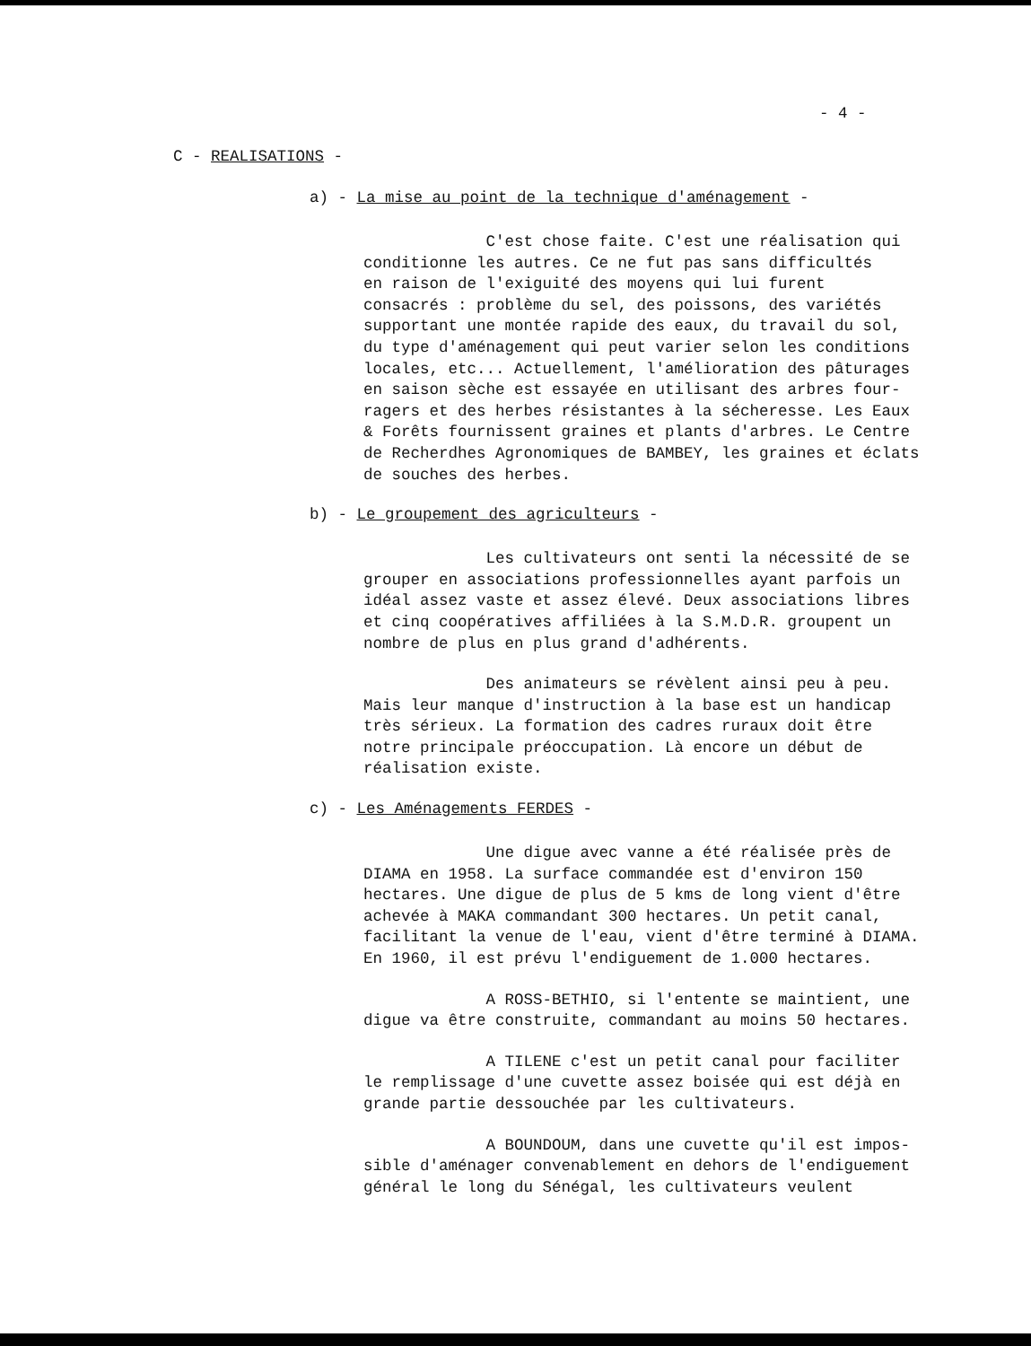- 4 -
C - REALISATIONS -
a) - La mise au point de la technique d'aménagement -
C'est chose faite. C'est une réalisation qui conditionne les autres. Ce ne fut pas sans difficultés en raison de l'exiguité des moyens qui lui furent consacrés : problème du sel, des poissons, des variétés supportant une montée rapide des eaux, du travail du sol, du type d'aménagement qui peut varier selon les conditions locales, etc... Actuellement, l'amélioration des pâturages en saison sèche est essayée en utilisant des arbres four- ragers et des herbes résistantes à la sécheresse. Les Eaux & Forêts fournissent graines et plants d'arbres. Le Centre de Recherdhes Agronomiques de BAMBEY, les graines et éclats de souches des herbes.
b) - Le groupement des agriculteurs -
Les cultivateurs ont senti la nécessité de se grouper en associations professionnelles ayant parfois un idéal assez vaste et assez élevé. Deux associations libres et cinq coopératives affiliées à la S.M.D.R. groupent un nombre de plus en plus grand d'adhérents.
Des animateurs se révèlent ainsi peu à peu. Mais leur manque d'instruction à la base est un handicap très sérieux. La formation des cadres ruraux doit être notre principale préoccupation. Là encore un début de réalisation existe.
c) - Les Aménagements FERDES -
Une digue avec vanne a été réalisée près de DIAMA en 1958. La surface commandée est d'environ 150 hectares. Une digue de plus de 5 kms de long vient d'être achevée à MAKA commandant 300 hectares. Un petit canal, facilitant la venue de l'eau, vient d'être terminé à DIAMA. En 1960, il est prévu l'endiguement de 1.000 hectares.
A ROSS-BETHIO, si l'entente se maintient, une digue va être construite, commandant au moins 50 hectares.
A TILENE c'est un petit canal pour faciliter le remplissage d'une cuvette assez boisée qui est déjà en grande partie dessouchée par les cultivateurs.
A BOUNDOUM, dans une cuvette qu'il est impos- sible d'aménager convenablement en dehors de l'endiguement général le long du Sénégal, les cultivateurs veulent